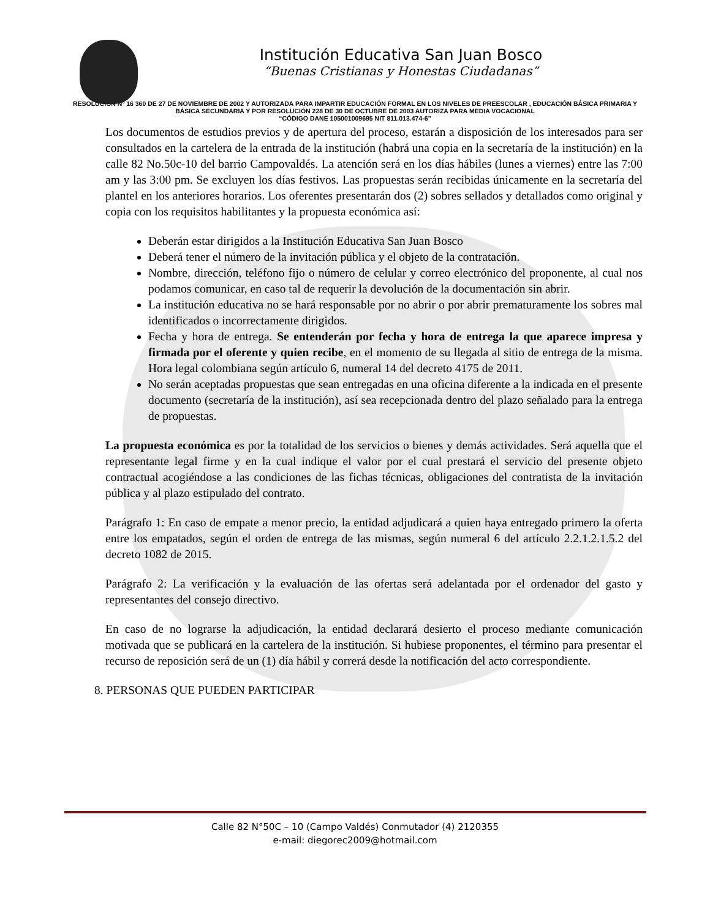Institución Educativa San Juan Bosco
“Buenas Cristianas y Honestas Ciudadanas”
RESOLUCIÓN Nº 16 360 DE 27 DE NOVIEMBRE DE 2002 Y AUTORIZADA PARA IMPARTIR EDUCACIÓN FORMAL EN LOS NIVELES DE PREESCOLAR , EDUCACIÓN BÁSICA PRIMARIA Y BÁSICA SECUNDARIA Y POR RESOLUCIÓN 228 DE 30 DE OCTUBRE DE 2003 AUTORIZA PARA MEDIA VOCACIONAL
“CÓDIGO DANE 105001009695 NIT 811.013.474-6”
Los documentos de estudios previos y de apertura del proceso, estarán a disposición de los interesados para ser consultados en la cartelera de la entrada de la institución (habrá una copia en la secretaría de la institución) en la calle 82 No.50c-10 del barrio Campovaldés. La atención será en los días hábiles (lunes a viernes) entre las 7:00 am y las 3:00 pm. Se excluyen los días festivos. Las propuestas serán recibidas únicamente en la secretaría del plantel en los anteriores horarios. Los oferentes presentarán dos (2) sobres sellados y detallados como original y copia con los requisitos habilitantes y la propuesta económica así:
Deberán estar dirigidos a la Institución Educativa San Juan Bosco
Deberá tener el número de la invitación pública y el objeto de la contratación.
Nombre, dirección, teléfono fijo o número de celular y correo electrónico del proponente, al cual nos podamos comunicar, en caso tal de requerir la devolución de la documentación sin abrir.
La institución educativa no se hará responsable por no abrir o por abrir prematuramente los sobres mal identificados o incorrectamente dirigidos.
Fecha y hora de entrega. Se entenderán por fecha y hora de entrega la que aparece impresa y firmada por el oferente y quien recibe, en el momento de su llegada al sitio de entrega de la misma. Hora legal colombiana según artículo 6, numeral 14 del decreto 4175 de 2011.
No serán aceptadas propuestas que sean entregadas en una oficina diferente a la indicada en el presente documento (secretaría de la institución), así sea recepcionada dentro del plazo señalado para la entrega de propuestas.
La propuesta económica es por la totalidad de los servicios o bienes y demás actividades. Será aquella que el representante legal firme y en la cual indique el valor por el cual prestará el servicio del presente objeto contractual acogiéndose a las condiciones de las fichas técnicas, obligaciones del contratista de la invitación pública y al plazo estipulado del contrato.
Parágrafo 1: En caso de empate a menor precio, la entidad adjudicará a quien haya entregado primero la oferta entre los empatados, según el orden de entrega de las mismas, según numeral 6 del artículo 2.2.1.2.1.5.2 del decreto 1082 de 2015.
Parágrafo 2: La verificación y la evaluación de las ofertas será adelantada por el ordenador del gasto y representantes del consejo directivo.
En caso de no lograrse la adjudicación, la entidad declarará desierto el proceso mediante comunicación motivada que se publicará en la cartelera de la institución. Si hubiese proponentes, el término para presentar el recurso de reposición será de un (1) día hábil y correrá desde la notificación del acto correspondiente.
8. PERSONAS QUE PUEDEN PARTICIPAR
Calle 82 N°50C – 10 (Campo Valdés) Conmutador (4) 2120355
e-mail: diegorec2009@hotmail.com